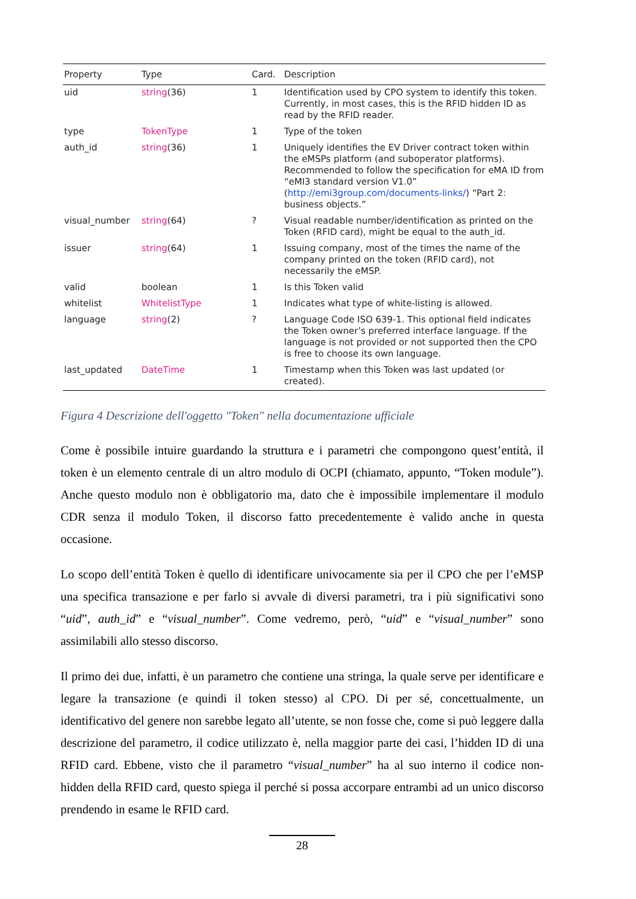| Property | Type | Card. | Description |
| --- | --- | --- | --- |
| uid | string (36) | 1 | Identification used by CPO system to identify this token. Currently, in most cases, this is the RFID hidden ID as read by the RFID reader. |
| type | TokenType | 1 | Type of the token |
| auth_id | string (36) | 1 | Uniquely identifies the EV Driver contract token within the eMSPs platform (and suboperator platforms). Recommended to follow the specification for eMA ID from “eMI3 standard version V1.0” ( http://emi3group.com/documents-links/ ) “Part 2: business objects.” |
| visual_number | string (64) | ? | Visual readable number/identification as printed on the Token (RFID card), might be equal to the auth_id. |
| issuer | string (64) | 1 | Issuing company, most of the times the name of the company printed on the token (RFID card), not necessarily the eMSP. |
| valid | boolean | 1 | Is this Token valid |
| whitelist | WhitelistType | 1 | Indicates what type of white-listing is allowed. |
| language | string (2) | ? | Language Code ISO 639-1. This optional field indicates the Token owner’s preferred interface language. If the language is not provided or not supported then the CPO is free to choose its own language. |
| last_updated | DateTime | 1 | Timestamp when this Token was last updated (or created). |
Figura 4 Descrizione dell'oggetto "Token" nella documentazione ufficiale
Come è possibile intuire guardando la struttura e i parametri che compongono quest’entità, il token è un elemento centrale di un altro modulo di OCPI (chiamato, appunto, “Token module”). Anche questo modulo non è obbligatorio ma, dato che è impossibile implementare il modulo CDR senza il modulo Token, il discorso fatto precedentemente è valido anche in questa occasione.
Lo scopo dell’entità Token è quello di identificare univocamente sia per il CPO che per l’eMSP una specifica transazione e per farlo si avvale di diversi parametri, tra i più significativi sono “uid”, auth_id” e “visual_number”. Come vedremo, però, “uid” e “visual_number” sono assimilabili allo stesso discorso.
Il primo dei due, infatti, è un parametro che contiene una stringa, la quale serve per identificare e legare la transazione (e quindi il token stesso) al CPO. Di per sé, concettualmente, un identificativo del genere non sarebbe legato all’utente, se non fosse che, come si può leggere dalla descrizione del parametro, il codice utilizzato è, nella maggior parte dei casi, l’hidden ID di una RFID card. Ebbene, visto che il parametro “visual_number” ha al suo interno il codice non-hidden della RFID card, questo spiega il perché si possa accorpare entrambi ad un unico discorso prendendo in esame le RFID card.
28